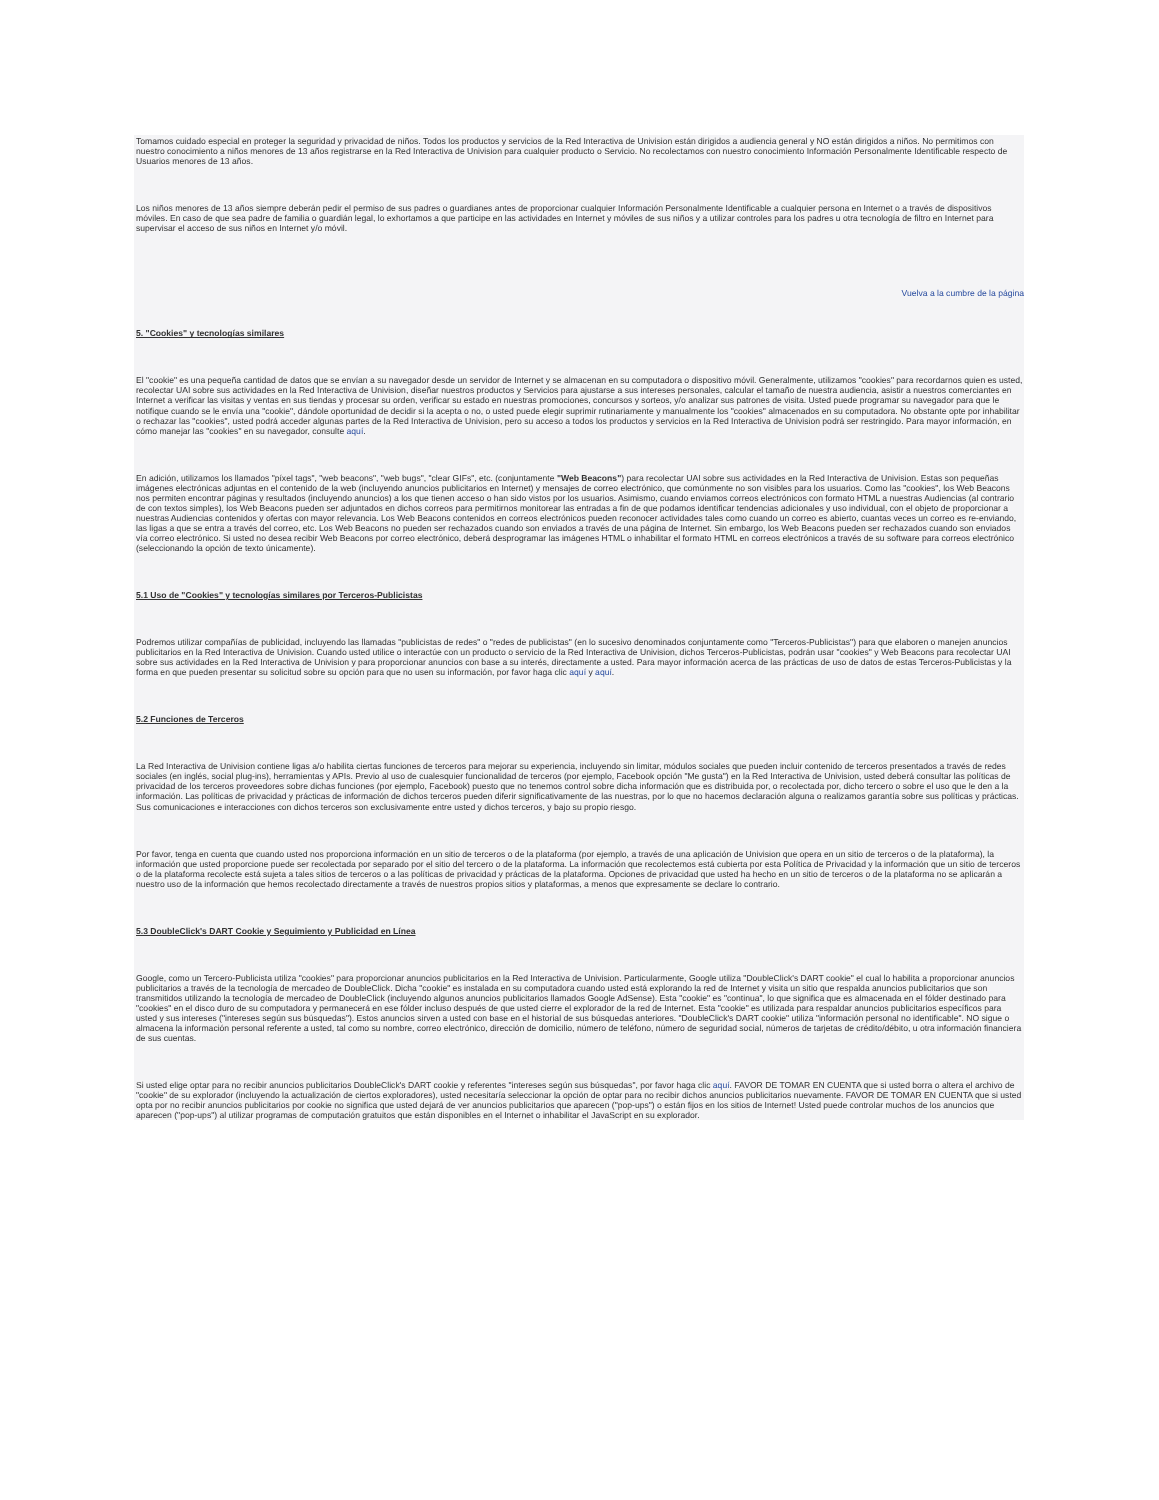Tomamos cuidado especial en proteger la seguridad y privacidad de niños. Todos los productos y servicios de la Red Interactiva de Univision están dirigidos a audiencia general y NO están dirigidos a niños. No permitimos con nuestro conocimiento a niños menores de 13 años registrarse en la Red Interactiva de Univision para cualquier producto o Servicio. No recolectamos con nuestro conocimiento Información Personalmente Identificable respecto de Usuarios menores de 13 años.
Los niños menores de 13 años siempre deberán pedir el permiso de sus padres o guardianes antes de proporcionar cualquier Información Personalmente Identificable a cualquier persona en Internet o a través de dispositivos móviles. En caso de que sea padre de familia o guardián legal, lo exhortamos a que participe en las actividades en Internet y móviles de sus niños y a utilizar controles para los padres u otra tecnología de filtro en Internet para supervisar el acceso de sus niños en Internet y/o móvil.
Vuelva a la cumbre de la página
5. "Cookies" y tecnologías similares
El "cookie" es una pequeña cantidad de datos que se envían a su navegador desde un servidor de Internet y se almacenan en su computadora o dispositivo móvil. Generalmente, utilizamos "cookies" para recordarnos quien es usted, recolectar UAI sobre sus actividades en la Red Interactiva de Univision, diseñar nuestros productos y Servicios para ajustarse a sus intereses personales, calcular el tamaño de nuestra audiencia, asistir a nuestros comerciantes en Internet a verificar las visitas y ventas en sus tiendas y procesar su orden, verificar su estado en nuestras promociones, concursos y sorteos, y/o analizar sus patrones de visita. Usted puede programar su navegador para que le notifique cuando se le envía una "cookie", dándole oportunidad de decidir si la acepta o no, o usted puede elegir suprimir rutinariamente y manualmente los "cookies" almacenados en su computadora. No obstante opte por inhabilitar o rechazar las "cookies", usted podrá acceder algunas partes de la Red Interactiva de Univision, pero su acceso a todos los productos y servicios en la Red Interactiva de Univision podrá ser restringido. Para mayor información, en cómo manejar las "cookies" en su navegador, consulte aquí.
En adición, utilizamos los llamados "píxel tags", "web beacons", "web bugs", "clear GIFs", etc. (conjuntamente "Web Beacons") para recolectar UAI sobre sus actividades en la Red Interactiva de Univision. Estas son pequeñas imágenes electrónicas adjuntas en el contenido de la web (incluyendo anuncios publicitarios en Internet) y mensajes de correo electrónico, que comúnmente no son visibles para los usuarios. Como las "cookies", los Web Beacons nos permiten encontrar páginas y resultados (incluyendo anuncios) a los que tienen acceso o han sido vistos por los usuarios. Asimismo, cuando enviamos correos electrónicos con formato HTML a nuestras Audiencias (al contrario de con textos simples), los Web Beacons pueden ser adjuntados en dichos correos para permitirnos monitorear las entradas a fin de que podamos identificar tendencias adicionales y uso individual, con el objeto de proporcionar a nuestras Audiencias contenidos y ofertas con mayor relevancia. Los Web Beacons contenidos en correos electrónicos pueden reconocer actividades tales como cuando un correo es abierto, cuantas veces un correo es re-enviando, las ligas a que se entra a través del correo, etc. Los Web Beacons no pueden ser rechazados cuando son enviados a través de una página de Internet. Sin embargo, los Web Beacons pueden ser rechazados cuando son enviados vía correo electrónico. Si usted no desea recibir Web Beacons por correo electrónico, deberá desprogramar las imágenes HTML o inhabilitar el formato HTML en correos electrónicos a través de su software para correos electrónico (seleccionando la opción de texto únicamente).
5.1 Uso de "Cookies" y tecnologías similares por Terceros-Publicistas
Podremos utilizar compañías de publicidad, incluyendo las llamadas "publicistas de redes" o "redes de publicistas" (en lo sucesivo denominados conjuntamente como "Terceros-Publicistas") para que elaboren o manejen anuncios publicitarios en la Red Interactiva de Univision. Cuando usted utilice o interactúe con un producto o servicio de la Red Interactiva de Univision, dichos Terceros-Publicistas, podrán usar "cookies" y Web Beacons para recolectar UAI sobre sus actividades en la Red Interactiva de Univision y para proporcionar anuncios con base a su interés, directamente a usted. Para mayor información acerca de las prácticas de uso de datos de estas Terceros-Publicistas y la forma en que pueden presentar su solicitud sobre su opción para que no usen su información, por favor haga clic aquí y aquí.
5.2 Funciones de Terceros
La Red Interactiva de Univision contiene ligas a/o habilita ciertas funciones de terceros para mejorar su experiencia, incluyendo sin limitar, módulos sociales que pueden incluir contenido de terceros presentados a través de redes sociales (en inglés, social plug-ins), herramientas y APIs. Previo al uso de cualesquier funcionalidad de terceros (por ejemplo, Facebook opción "Me gusta") en la Red Interactiva de Univision, usted deberá consultar las políticas de privacidad de los terceros proveedores sobre dichas funciones (por ejemplo, Facebook) puesto que no tenemos control sobre dicha información que es distribuida por, o recolectada por, dicho tercero o sobre el uso que le den a la información. Las políticas de privacidad y prácticas de información de dichos terceros pueden diferir significativamente de las nuestras, por lo que no hacemos declaración alguna o realizamos garantía sobre sus políticas y prácticas. Sus comunicaciones e interacciones con dichos terceros son exclusivamente entre usted y dichos terceros, y bajo su propio riesgo.
Por favor, tenga en cuenta que cuando usted nos proporciona información en un sitio de terceros o de la plataforma (por ejemplo, a través de una aplicación de Univision que opera en un sitio de terceros o de la plataforma), la información que usted proporcione puede ser recolectada por separado por el sitio del tercero o de la plataforma. La información que recolectemos está cubierta por esta Política de Privacidad y la información que un sitio de terceros o de la plataforma recolecte está sujeta a tales sitios de terceros o a las políticas de privacidad y prácticas de la plataforma. Opciones de privacidad que usted ha hecho en un sitio de terceros o de la plataforma no se aplicarán a nuestro uso de la información que hemos recolectado directamente a través de nuestros propios sitios y plataformas, a menos que expresamente se declare lo contrario.
5.3 DoubleClick's DART Cookie y Seguimiento y Publicidad en Línea
Google, como un Tercero-Publicista utiliza "cookies" para proporcionar anuncios publicitarios en la Red Interactiva de Univision. Particularmente, Google utiliza "DoubleClick's DART cookie" el cual lo habilita a proporcionar anuncios publicitarios a través de la tecnología de mercadeo de DoubleClick. Dicha "cookie" es instalada en su computadora cuando usted está explorando la red de Internet y visita un sitio que respalda anuncios publicitarios que son transmitidos utilizando la tecnología de mercadeo de DoubleClick (incluyendo algunos anuncios publicitarios llamados Google AdSense). Esta "cookie" es "continua", lo que significa que es almacenada en el fólder destinado para "cookies" en el disco duro de su computadora y permanecerá en ese fólder incluso después de que usted cierre el explorador de la red de Internet. Esta "cookie" es utilizada para respaldar anuncios publicitarios específicos para usted y sus intereses ("intereses según sus búsquedas"). Estos anuncios sirven a usted con base en el historial de sus búsquedas anteriores. "DoubleClick's DART cookie" utiliza "información personal no identificable". NO sigue o almacena la información personal referente a usted, tal como su nombre, correo electrónico, dirección de domicilio, número de teléfono, número de seguridad social, números de tarjetas de crédito/débito, u otra información financiera de sus cuentas.
Si usted elige optar para no recibir anuncios publicitarios DoubleClick's DART cookie y referentes "intereses según sus búsquedas", por favor haga clic aquí. FAVOR DE TOMAR EN CUENTA que si usted borra o altera el archivo de "cookie" de su explorador (incluyendo la actualización de ciertos exploradores), usted necesitaría seleccionar la opción de optar para no recibir dichos anuncios publicitarios nuevamente. FAVOR DE TOMAR EN CUENTA que si usted opta por no recibir anuncios publicitarios por cookie no significa que usted dejará de ver anuncios publicitarios que aparecen ("pop-ups") o están fijos en los sitios de Internet! Usted puede controlar muchos de los anuncios que aparecen ("pop-ups") al utilizar programas de computación gratuitos que están disponibles en el Internet o inhabilitar el JavaScript en su explorador.